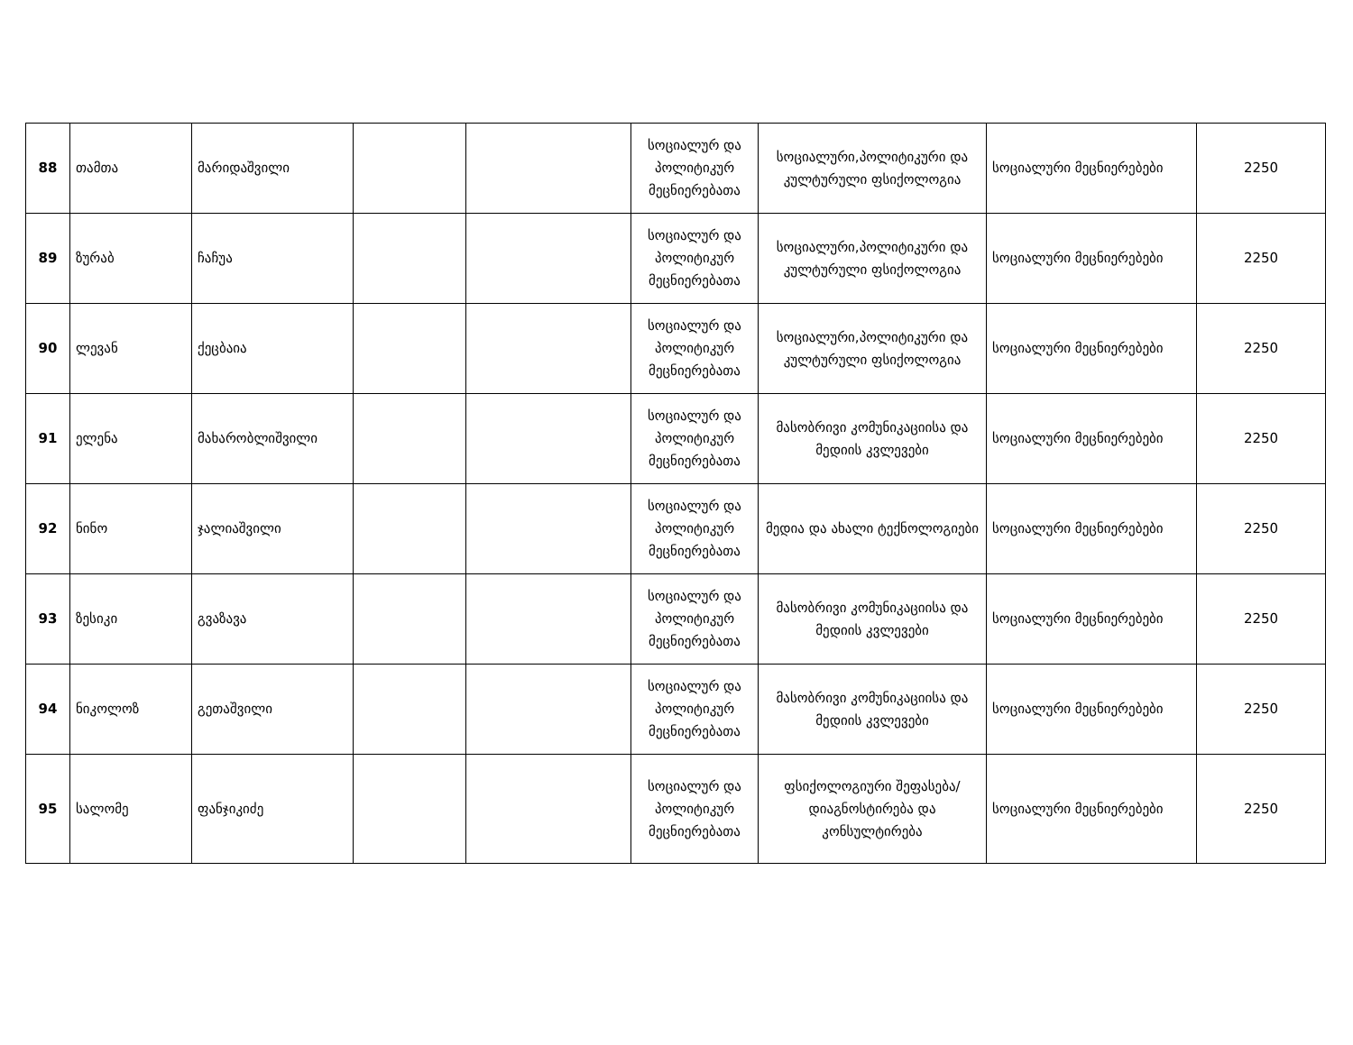| 88 | თამთა | მარიდაშვილი | | | სოციალურ და პოლიტიკურ მეცნიერებათა | სოციალური,პოლიტიკური და კულტურული ფსიქოლოგია | სოციალური მეცნიერებები | 2250 |
| 89 | ზურაბ | ჩაჩუა | | | სოციალურ და პოლიტიკურ მეცნიერებათა | სოციალური,პოლიტიკური და კულტურული ფსიქოლოგია | სოციალური მეცნიერებები | 2250 |
| 90 | ლევან | ქეცბაია | | | სოციალურ და პოლიტიკურ მეცნიერებათა | სოციალური,პოლიტიკური და კულტურული ფსიქოლოგია | სოციალური მეცნიერებები | 2250 |
| 91 | ელენა | მახარობლიშვილი | | | სოციალურ და პოლიტიკურ მეცნიერებათა | მასობრივი კომუნიკაციისა და მედიის კვლევები | სოციალური მეცნიერებები | 2250 |
| 92 | ნინო | ჯალიაშვილი | | | სოციალურ და პოლიტიკურ მეცნიერებათა | მედია და ახალი ტექნოლოგიები | სოციალური მეცნიერებები | 2250 |
| 93 | ზესიკი | გვაზავა | | | სოციალურ და პოლიტიკურ მეცნიერებათა | მასობრივი კომუნიკაციისა და მედიის კვლევები | სოციალური მეცნიერებები | 2250 |
| 94 | ნიკოლოზ | გეთაშვილი | | | სოციალურ და პოლიტიკურ მეცნიერებათა | მასობრივი კომუნიკაციისა და მედიის კვლევები | სოციალური მეცნიერებები | 2250 |
| 95 | სალომე | ფანჯიკიძე | | | სოციალურ და პოლიტიკურ მეცნიერებათა | ფსიქოლოგიური შეფასება/დიაგნოსტირება და კონსულტირება | სოციალური მეცნიერებები | 2250 |